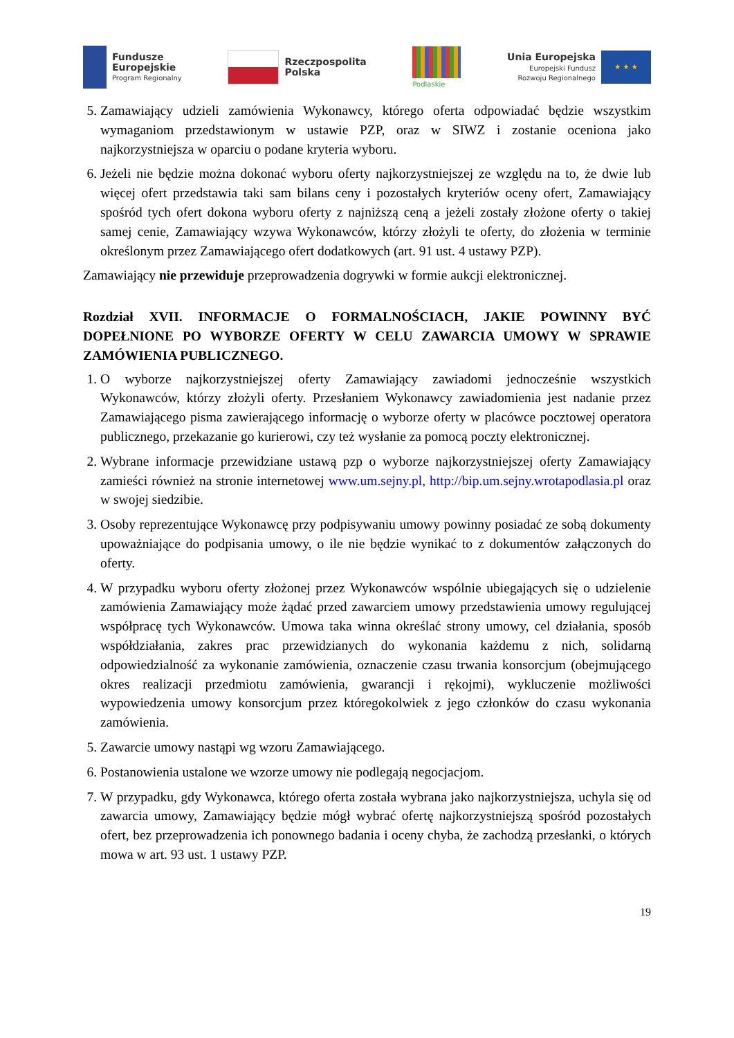Fundusze
Europejskie
Program Regionalny
Rzeczpospolita
Polska
Podlaskie
Unia Europejska
Europejski Fundusz
Rozwoju Regionalnego
★ ★ ★
5. Zamawiający udzieli zamówienia Wykonawcy, którego oferta odpowiadać będzie wszystkim wymaganiom przedstawionym w ustawie PZP, oraz w SIWZ i zostanie oceniona jako najkorzystniejsza w oparciu o podane kryteria wyboru.
6. Jeżeli nie będzie można dokonać wyboru oferty najkorzystniejszej ze względu na to, że dwie lub więcej ofert przedstawia taki sam bilans ceny i pozostałych kryteriów oceny ofert, Zamawiający spośród tych ofert dokona wyboru oferty z najniższą ceną a jeżeli zostały złożone oferty o takiej samej cenie, Zamawiający wzywa Wykonawców, którzy złożyli te oferty, do złożenia w terminie określonym przez Zamawiającego ofert dodatkowych (art. 91 ust. 4 ustawy PZP).
Zamawiający nie przewiduje przeprowadzenia dogrywki w formie aukcji elektronicznej.
Rozdział XVII. INFORMACJE O FORMALNOŚCIACH, JAKIE POWINNY BYĆ DOPEŁNIONE PO WYBORZE OFERTY W CELU ZAWARCIA UMOWY W SPRAWIE ZAMÓWIENIA PUBLICZNEGO.
1. O wyborze najkorzystniejszej oferty Zamawiający zawiadomi jednocześnie wszystkich Wykonawców, którzy złożyli oferty. Przesłaniem Wykonawcy zawiadomienia jest nadanie przez Zamawiającego pisma zawierającego informację o wyborze oferty w placówce pocztowej operatora publicznego, przekazanie go kurierowi, czy też wysłanie za pomocą poczty elektronicznej.
2. Wybrane informacje przewidziane ustawą pzp o wyborze najkorzystniejszej oferty Zamawiający zamieści również na stronie internetowej www.um.sejny.pl, http://bip.um.sejny.wrotapodlasia.pl oraz w swojej siedzibie.
3. Osoby reprezentujące Wykonawcę przy podpisywaniu umowy powinny posiadać ze sobą dokumenty upoważniające do podpisania umowy, o ile nie będzie wynikać to z dokumentów załączonych do oferty.
4. W przypadku wyboru oferty złożonej przez Wykonawców wspólnie ubiegających się o udzielenie zamówienia Zamawiający może żądać przed zawarciem umowy przedstawienia umowy regulującej współpracę tych Wykonawców. Umowa taka winna określać strony umowy, cel działania, sposób współdziałania, zakres prac przewidzianych do wykonania każdemu z nich, solidarną odpowiedzialność za wykonanie zamówienia, oznaczenie czasu trwania konsorcjum (obejmującego okres realizacji przedmiotu zamówienia, gwarancji i rękojmi), wykluczenie możliwości wypowiedzenia umowy konsorcjum przez któregokolwiek z jego członków do czasu wykonania zamówienia.
5. Zawarcie umowy nastąpi wg wzoru Zamawiającego.
6. Postanowienia ustalone we wzorze umowy nie podlegają negocjacjom.
7. W przypadku, gdy Wykonawca, którego oferta została wybrana jako najkorzystniejsza, uchyla się od zawarcia umowy, Zamawiający będzie mógł wybrać ofertę najkorzystniejszą spośród pozostałych ofert, bez przeprowadzenia ich ponownego badania i oceny chyba, że zachodzą przesłanki, o których mowa w art. 93 ust. 1 ustawy PZP.
19